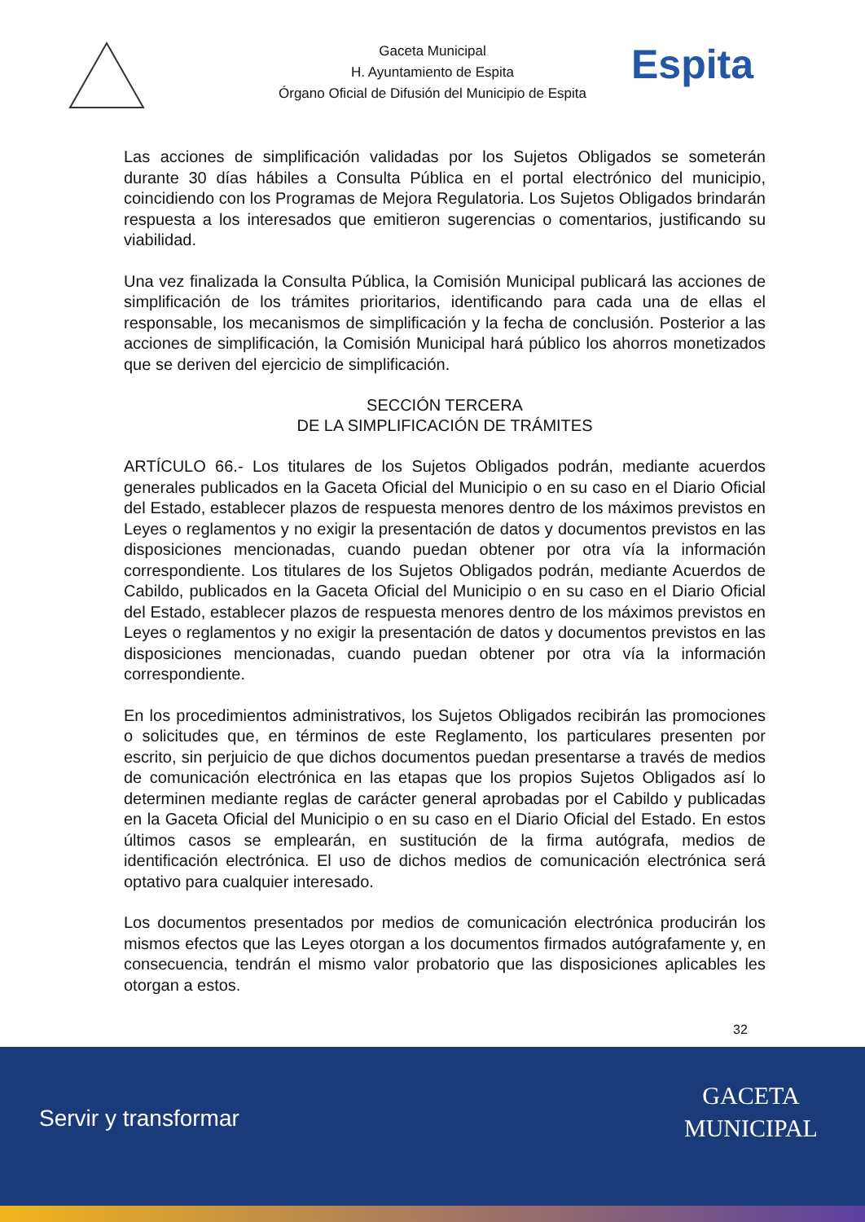Gaceta Municipal
H. Ayuntamiento de Espita
Órgano Oficial de Difusión del Municipio de Espita
Espita
Las acciones de simplificación validadas por los Sujetos Obligados se someterán durante 30 días hábiles a Consulta Pública en el portal electrónico del municipio, coincidiendo con los Programas de Mejora Regulatoria. Los Sujetos Obligados brindarán respuesta a los interesados que emitieron sugerencias o comentarios, justificando su viabilidad.
Una vez finalizada la Consulta Pública, la Comisión Municipal publicará las acciones de simplificación de los trámites prioritarios, identificando para cada una de ellas el responsable, los mecanismos de simplificación y la fecha de conclusión. Posterior a las acciones de simplificación, la Comisión Municipal hará público los ahorros monetizados que se deriven del ejercicio de simplificación.
SECCIÓN TERCERA
DE LA SIMPLIFICACIÓN DE TRÁMITES
ARTÍCULO 66.- Los titulares de los Sujetos Obligados podrán, mediante acuerdos generales publicados en la Gaceta Oficial del Municipio o en su caso en el Diario Oficial del Estado, establecer plazos de respuesta menores dentro de los máximos previstos en Leyes o reglamentos y no exigir la presentación de datos y documentos previstos en las disposiciones mencionadas, cuando puedan obtener por otra vía la información correspondiente. Los titulares de los Sujetos Obligados podrán, mediante Acuerdos de Cabildo, publicados en la Gaceta Oficial del Municipio o en su caso en el Diario Oficial del Estado, establecer plazos de respuesta menores dentro de los máximos previstos en Leyes o reglamentos y no exigir la presentación de datos y documentos previstos en las disposiciones mencionadas, cuando puedan obtener por otra vía la información correspondiente.
En los procedimientos administrativos, los Sujetos Obligados recibirán las promociones o solicitudes que, en términos de este Reglamento, los particulares presenten por escrito, sin perjuicio de que dichos documentos puedan presentarse a través de medios de comunicación electrónica en las etapas que los propios Sujetos Obligados así lo determinen mediante reglas de carácter general aprobadas por el Cabildo y publicadas en la Gaceta Oficial del Municipio o en su caso en el Diario Oficial del Estado. En estos últimos casos se emplearán, en sustitución de la firma autógrafa, medios de identificación electrónica. El uso de dichos medios de comunicación electrónica será optativo para cualquier interesado.
Los documentos presentados por medios de comunicación electrónica producirán los mismos efectos que las Leyes otorgan a los documentos firmados autógrafamente y, en consecuencia, tendrán el mismo valor probatorio que las disposiciones aplicables les otorgan a estos.
32
Servir y transformar
GACETA
MUNICIPAL